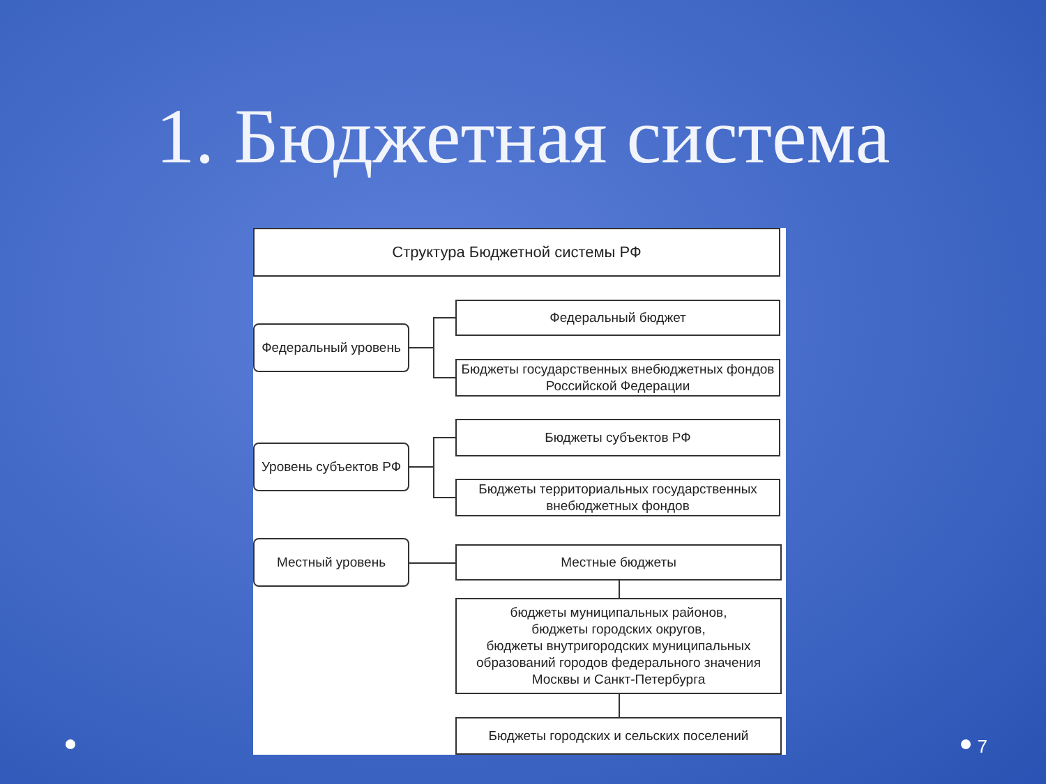1. Бюджетная система
Структура Бюджетной системы РФ
Федеральный уровень
Федеральный бюджет
Бюджеты государственных внебюджетных фондов Российской Федерации
Уровень субъектов РФ
Бюджеты субъектов РФ
Бюджеты территориальных государственных внебюджетных фондов
Местный уровень Местные бюджеты
бюджеты муниципальных районов,
бюджеты городских округов,
бюджеты внутригородских муниципальных образований городов федерального значения Москвы и Санкт-Петербурга
Бюджеты городских и сельских поселений
7